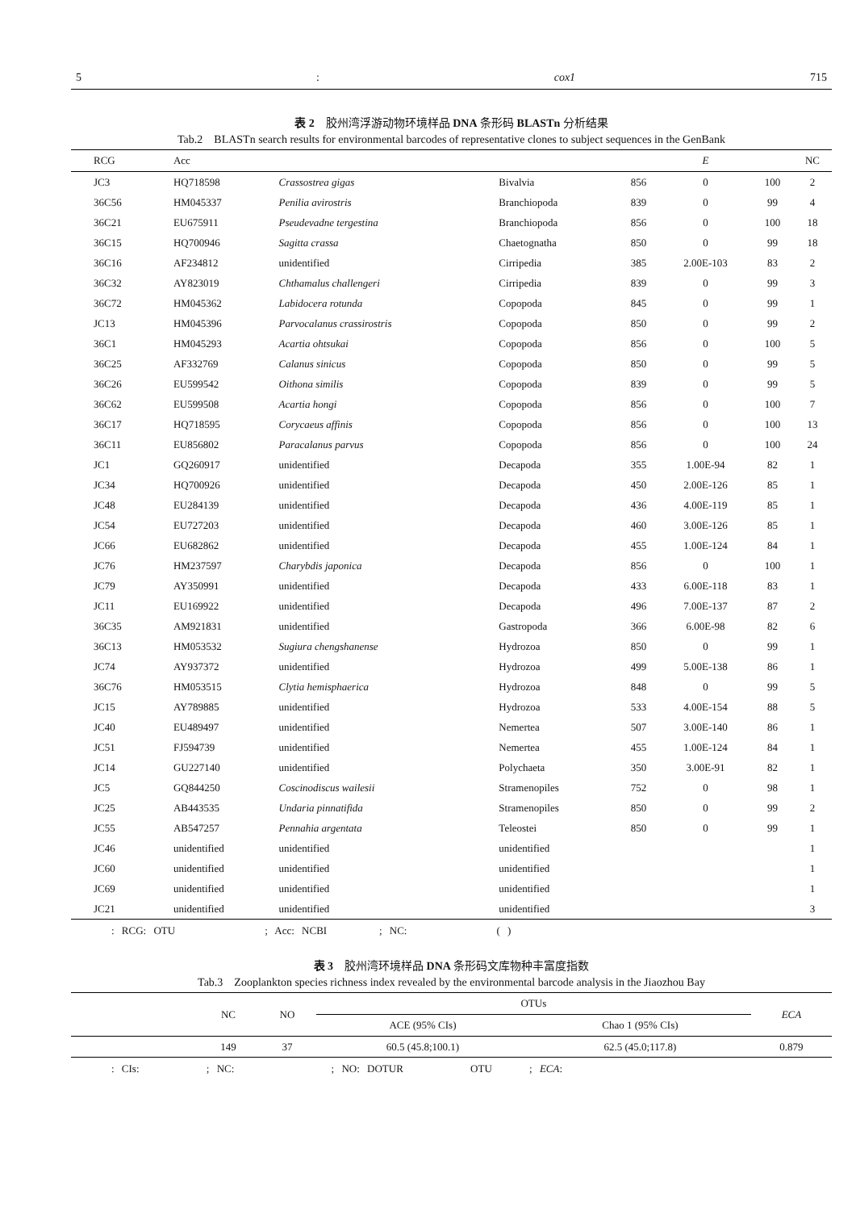5: cox1 715
表 2　胶州湾浮游动物环境样品 DNA 条形码 BLASTn 分析结果
Tab.2　BLASTn search results for environmental barcodes of representative clones to subject sequences in the GenBank
| RCG | Acc | | | | E | | NC |
| --- | --- | --- | --- | --- | --- | --- | --- |
| JC3 | HQ718598 | Crassostrea gigas | Bivalvia | 856 | 0 | 100 | 2 |
| 36C56 | HM045337 | Penilia avirostris | Branchiopoda | 839 | 0 | 99 | 4 |
| 36C21 | EU675911 | Pseudevadne tergestina | Branchiopoda | 856 | 0 | 100 | 18 |
| 36C15 | HQ700946 | Sagitta crassa | Chaetognatha | 850 | 0 | 99 | 18 |
| 36C16 | AF234812 | unidentified | Cirripedia | 385 | 2.00E-103 | 83 | 2 |
| 36C32 | AY823019 | Chthamalus challengeri | Cirripedia | 839 | 0 | 99 | 3 |
| 36C72 | HM045362 | Labidocera rotunda | Copopoda | 845 | 0 | 99 | 1 |
| JC13 | HM045396 | Parvocalanus crassirostris | Copopoda | 850 | 0 | 99 | 2 |
| 36C1 | HM045293 | Acartia ohtsukai | Copopoda | 856 | 0 | 100 | 5 |
| 36C25 | AF332769 | Calanus sinicus | Copopoda | 850 | 0 | 99 | 5 |
| 36C26 | EU599542 | Oithona similis | Copopoda | 839 | 0 | 99 | 5 |
| 36C62 | EU599508 | Acartia hongi | Copopoda | 856 | 0 | 100 | 7 |
| 36C17 | HQ718595 | Corycaeus affinis | Copopoda | 856 | 0 | 100 | 13 |
| 36C11 | EU856802 | Paracalanus parvus | Copopoda | 856 | 0 | 100 | 24 |
| JC1 | GQ260917 | unidentified | Decapoda | 355 | 1.00E-94 | 82 | 1 |
| JC34 | HQ700926 | unidentified | Decapoda | 450 | 2.00E-126 | 85 | 1 |
| JC48 | EU284139 | unidentified | Decapoda | 436 | 4.00E-119 | 85 | 1 |
| JC54 | EU727203 | unidentified | Decapoda | 460 | 3.00E-126 | 85 | 1 |
| JC66 | EU682862 | unidentified | Decapoda | 455 | 1.00E-124 | 84 | 1 |
| JC76 | HM237597 | Charybdis japonica | Decapoda | 856 | 0 | 100 | 1 |
| JC79 | AY350991 | unidentified | Decapoda | 433 | 6.00E-118 | 83 | 1 |
| JC11 | EU169922 | unidentified | Decapoda | 496 | 7.00E-137 | 87 | 2 |
| 36C35 | AM921831 | unidentified | Gastropoda | 366 | 6.00E-98 | 82 | 6 |
| 36C13 | HM053532 | Sugiura chengshanense | Hydrozoa | 850 | 0 | 99 | 1 |
| JC74 | AY937372 | unidentified | Hydrozoa | 499 | 5.00E-138 | 86 | 1 |
| 36C76 | HM053515 | Clytia hemisphaerica | Hydrozoa | 848 | 0 | 99 | 5 |
| JC15 | AY789885 | unidentified | Hydrozoa | 533 | 4.00E-154 | 88 | 5 |
| JC40 | EU489497 | unidentified | Nemertea | 507 | 3.00E-140 | 86 | 1 |
| JC51 | FJ594739 | unidentified | Nemertea | 455 | 1.00E-124 | 84 | 1 |
| JC14 | GU227140 | unidentified | Polychaeta | 350 | 3.00E-91 | 82 | 1 |
| JC5 | GQ844250 | Coscinodiscus wailesii | Stramenopiles | 752 | 0 | 98 | 1 |
| JC25 | AB443535 | Undaria pinnatifida | Stramenopiles | 850 | 0 | 99 | 2 |
| JC55 | AB547257 | Pennahia argentata | Teleostei | 850 | 0 | 99 | 1 |
| JC46 | unidentified | unidentified | unidentified | | | | 1 |
| JC60 | unidentified | unidentified | unidentified | | | | 1 |
| JC69 | unidentified | unidentified | unidentified | | | | 1 |
| JC21 | unidentified | unidentified | unidentified | | | | 3 |
: RCG: OTU ; Acc: NCBI ; NC: ( )
表 3　胶州湾环境样品 DNA 条形码文库物种丰富度指数
Tab.3　Zooplankton species richness index revealed by the environmental barcode analysis in the Jiaozhou Bay
| | NC | NO | OTUs | | ECA |
| --- | --- | --- | --- | --- | --- |
| | | | ACE (95% CIs) | Chao 1 (95% CIs) | |
| | 149 | 37 | 60.5 (45.8;100.1) | 62.5 (45.0;117.8) | 0.879 |
: CIs: ; NC: ; NO: DOTUR OTU ; ECA: